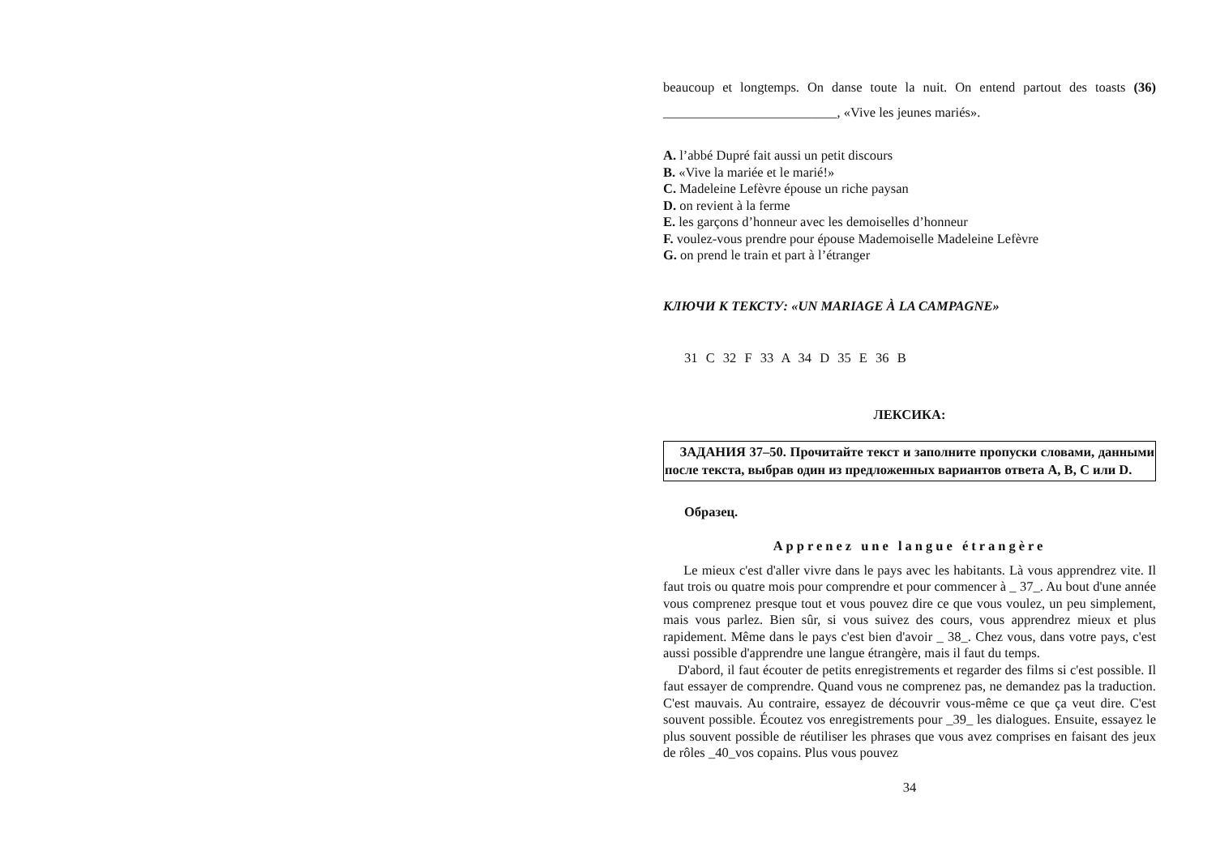beaucoup et longtemps. On danse toute la nuit. On entend partout des toasts (36) __________________________, «Vive les jeunes mariés».
A. l’abbé Dupré fait aussi un petit discours
B. «Vive la mariée et le marié!»
C. Madeleine Lefèvre épouse un riche paysan
D. on revient à la ferme
E. les garçons d’honneur avec les demoiselles d’honneur
F. voulez-vous prendre pour épouse Mademoiselle Madeleine Lefèvre
G. on prend le train et part à l’étranger
КЛЮЧИ К ТЕКСТУ: «UN MARIAGE À LA CAMPAGNE»
31 C 32 F 33 A 34 D 35 E 36 B
ЛЕКСИКА:
ЗАДАНИЯ 37–50. Прочитайте текст и заполните пропуски словами, данными после текста, выбрав один из предложенных вариантов ответа A, B, C или D.
Образец.
Apprenez une langue étrangère
Le mieux c'est d'aller vivre dans le pays avec les habitants. Là vous apprendrez vite. Il faut trois ou quatre mois pour comprendre et pour commencer à _ 37_. Au bout d'une année vous comprenez presque tout et vous pouvez dire ce que vous voulez, un peu simplement, mais vous parlez. Bien sûr, si vous suivez des cours, vous apprendrez mieux et plus rapidement. Même dans le pays c'est bien d'avoir _ 38_. Chez vous, dans votre pays, c'est aussi possible d'apprendre une langue étrangère, mais il faut du temps.
D'abord, il faut écouter de petits enregistrements et regarder des films si c'est possible. Il faut essayer de comprendre. Quand vous ne comprenez pas, ne demandez pas la traduction. C'est mauvais. Au contraire, essayez de découvrir vous-même ce que ça veut dire. C'est souvent possible. Écoutez vos enregistrements pour _39_ les dialogues. Ensuite, essayez le plus souvent possible de réutiliser les phrases que vous avez comprises en faisant des jeux de rôles _40_vos copains. Plus vous pouvez
34